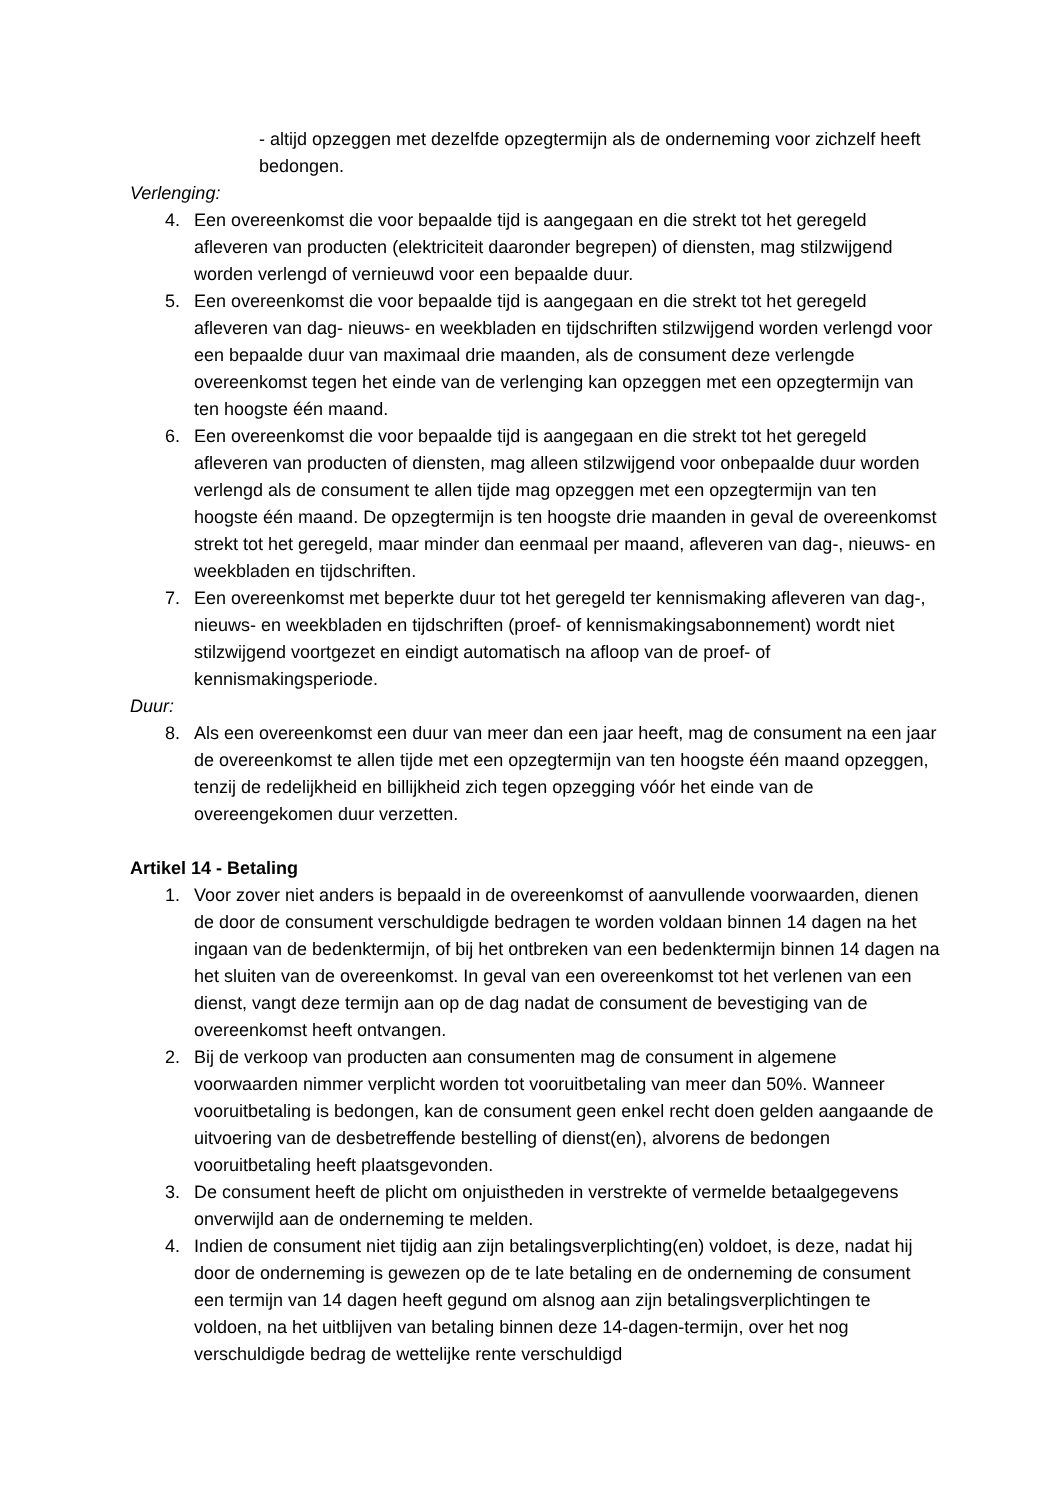- altijd opzeggen met dezelfde opzegtermijn als de onderneming voor zichzelf heeft bedongen.
Verlenging:
4. Een overeenkomst die voor bepaalde tijd is aangegaan en die strekt tot het geregeld afleveren van producten (elektriciteit daaronder begrepen) of diensten, mag stilzwijgend worden verlengd of vernieuwd voor een bepaalde duur.
5. Een overeenkomst die voor bepaalde tijd is aangegaan en die strekt tot het geregeld afleveren van dag- nieuws- en weekbladen en tijdschriften stilzwijgend worden verlengd voor een bepaalde duur van maximaal drie maanden, als de consument deze verlengde overeenkomst tegen het einde van de verlenging kan opzeggen met een opzegtermijn van ten hoogste één maand.
6. Een overeenkomst die voor bepaalde tijd is aangegaan en die strekt tot het geregeld afleveren van producten of diensten, mag alleen stilzwijgend voor onbepaalde duur worden verlengd als de consument te allen tijde mag opzeggen met een opzegtermijn van ten hoogste één maand. De opzegtermijn is ten hoogste drie maanden in geval de overeenkomst strekt tot het geregeld, maar minder dan eenmaal per maand, afleveren van dag-, nieuws- en weekbladen en tijdschriften.
7. Een overeenkomst met beperkte duur tot het geregeld ter kennismaking afleveren van dag-, nieuws- en weekbladen en tijdschriften (proef- of kennismakingsabonnement) wordt niet stilzwijgend voortgezet en eindigt automatisch na afloop van de proef- of kennismakingsperiode.
Duur:
8. Als een overeenkomst een duur van meer dan een jaar heeft, mag de consument na een jaar de overeenkomst te allen tijde met een opzegtermijn van ten hoogste één maand opzeggen, tenzij de redelijkheid en billijkheid zich tegen opzegging vóór het einde van de overeengekomen duur verzetten.
Artikel 14 - Betaling
1. Voor zover niet anders is bepaald in de overeenkomst of aanvullende voorwaarden, dienen de door de consument verschuldigde bedragen te worden voldaan binnen 14 dagen na het ingaan van de bedenktermijn, of bij het ontbreken van een bedenktermijn binnen 14 dagen na het sluiten van de overeenkomst. In geval van een overeenkomst tot het verlenen van een dienst, vangt deze termijn aan op de dag nadat de consument de bevestiging van de overeenkomst heeft ontvangen.
2. Bij de verkoop van producten aan consumenten mag de consument in algemene voorwaarden nimmer verplicht worden tot vooruitbetaling van meer dan 50%. Wanneer vooruitbetaling is bedongen, kan de consument geen enkel recht doen gelden aangaande de uitvoering van de desbetreffende bestelling of dienst(en), alvorens de bedongen vooruitbetaling heeft plaatsgevonden.
3. De consument heeft de plicht om onjuistheden in verstrekte of vermelde betaalgegevens onverwijld aan de onderneming te melden.
4. Indien de consument niet tijdig aan zijn betalingsverplichting(en) voldoet, is deze, nadat hij door de onderneming is gewezen op de te late betaling en de onderneming de consument een termijn van 14 dagen heeft gegund om alsnog aan zijn betalingsverplichtingen te voldoen, na het uitblijven van betaling binnen deze 14-dagen-termijn, over het nog verschuldigde bedrag de wettelijke rente verschuldigd